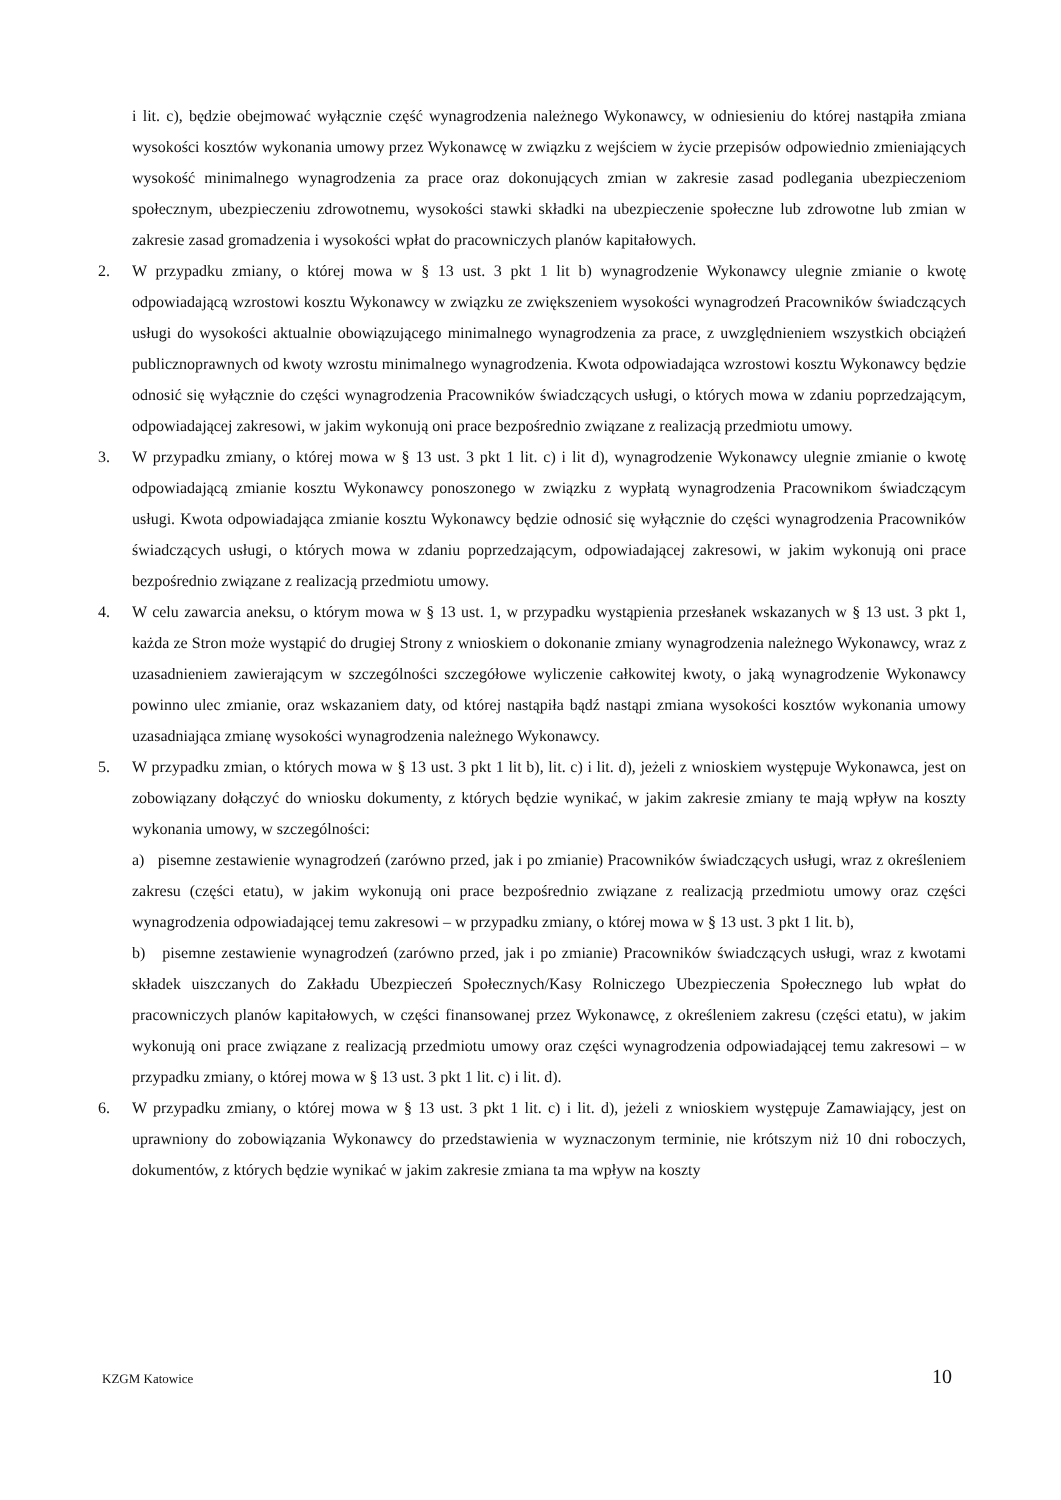i lit. c), będzie obejmować wyłącznie część wynagrodzenia należnego Wykonawcy, w odniesieniu do której nastąpiła zmiana wysokości kosztów wykonania umowy przez Wykonawcę w związku z wejściem w życie przepisów odpowiednio zmieniających wysokość minimalnego wynagrodzenia za prace oraz dokonujących zmian w zakresie zasad podlegania ubezpieczeniom społecznym, ubezpieczeniu zdrowotnemu, wysokości stawki składki na ubezpieczenie społeczne lub zdrowotne lub zmian w zakresie zasad gromadzenia i wysokości wpłat do pracowniczych planów kapitałowych.
2. W przypadku zmiany, o której mowa w § 13 ust. 3 pkt 1 lit b) wynagrodzenie Wykonawcy ulegnie zmianie o kwotę odpowiadającą wzrostowi kosztu Wykonawcy w związku ze zwiększeniem wysokości wynagrodzeń Pracowników świadczących usługi do wysokości aktualnie obowiązującego minimalnego wynagrodzenia za prace, z uwzględnieniem wszystkich obciążeń publicznoprawnych od kwoty wzrostu minimalnego wynagrodzenia. Kwota odpowiadająca wzrostowi kosztu Wykonawcy będzie odnosić się wyłącznie do części wynagrodzenia Pracowników świadczących usługi, o których mowa w zdaniu poprzedzającym, odpowiadającej zakresowi, w jakim wykonują oni prace bezpośrednio związane z realizacją przedmiotu umowy.
3. W przypadku zmiany, o której mowa w § 13 ust. 3 pkt 1 lit. c) i lit d), wynagrodzenie Wykonawcy ulegnie zmianie o kwotę odpowiadającą zmianie kosztu Wykonawcy ponoszonego w związku z wypłatą wynagrodzenia Pracownikom świadczącym usługi. Kwota odpowiadająca zmianie kosztu Wykonawcy będzie odnosić się wyłącznie do części wynagrodzenia Pracowników świadczących usługi, o których mowa w zdaniu poprzedzającym, odpowiadającej zakresowi, w jakim wykonują oni prace bezpośrednio związane z realizacją przedmiotu umowy.
4. W celu zawarcia aneksu, o którym mowa w § 13 ust. 1, w przypadku wystąpienia przesłanek wskazanych w § 13 ust. 3 pkt 1, każda ze Stron może wystąpić do drugiej Strony z wnioskiem o dokonanie zmiany wynagrodzenia należnego Wykonawcy, wraz z uzasadnieniem zawierającym w szczególności szczegółowe wyliczenie całkowitej kwoty, o jaką wynagrodzenie Wykonawcy powinno ulec zmianie, oraz wskazaniem daty, od której nastąpiła bądź nastąpi zmiana wysokości kosztów wykonania umowy uzasadniająca zmianę wysokości wynagrodzenia należnego Wykonawcy.
5. W przypadku zmian, o których mowa w § 13 ust. 3 pkt 1 lit b), lit. c) i lit. d), jeżeli z wnioskiem występuje Wykonawca, jest on zobowiązany dołączyć do wniosku dokumenty, z których będzie wynikać, w jakim zakresie zmiany te mają wpływ na koszty wykonania umowy, w szczególności:
a) pisemne zestawienie wynagrodzeń (zarówno przed, jak i po zmianie) Pracowników świadczących usługi, wraz z określeniem zakresu (części etatu), w jakim wykonują oni prace bezpośrednio związane z realizacją przedmiotu umowy oraz części wynagrodzenia odpowiadającej temu zakresowi – w przypadku zmiany, o której mowa w § 13 ust. 3 pkt 1 lit. b),
b) pisemne zestawienie wynagrodzeń (zarówno przed, jak i po zmianie) Pracowników świadczących usługi, wraz z kwotami składek uiszczanych do Zakładu Ubezpieczeń Społecznych/Kasy Rolniczego Ubezpieczenia Społecznego lub wpłat do pracowniczych planów kapitałowych, w części finansowanej przez Wykonawcę, z określeniem zakresu (części etatu), w jakim wykonują oni prace związane z realizacją przedmiotu umowy oraz części wynagrodzenia odpowiadającej temu zakresowi – w przypadku zmiany, o której mowa w § 13 ust. 3 pkt 1 lit. c) i lit. d).
6. W przypadku zmiany, o której mowa w § 13 ust. 3 pkt 1 lit. c) i lit. d), jeżeli z wnioskiem występuje Zamawiający, jest on uprawniony do zobowiązania Wykonawcy do przedstawienia w wyznaczonym terminie, nie krótszym niż 10 dni roboczych, dokumentów, z których będzie wynikać w jakim zakresie zmiana ta ma wpływ na koszty
KZGM Katowice 10